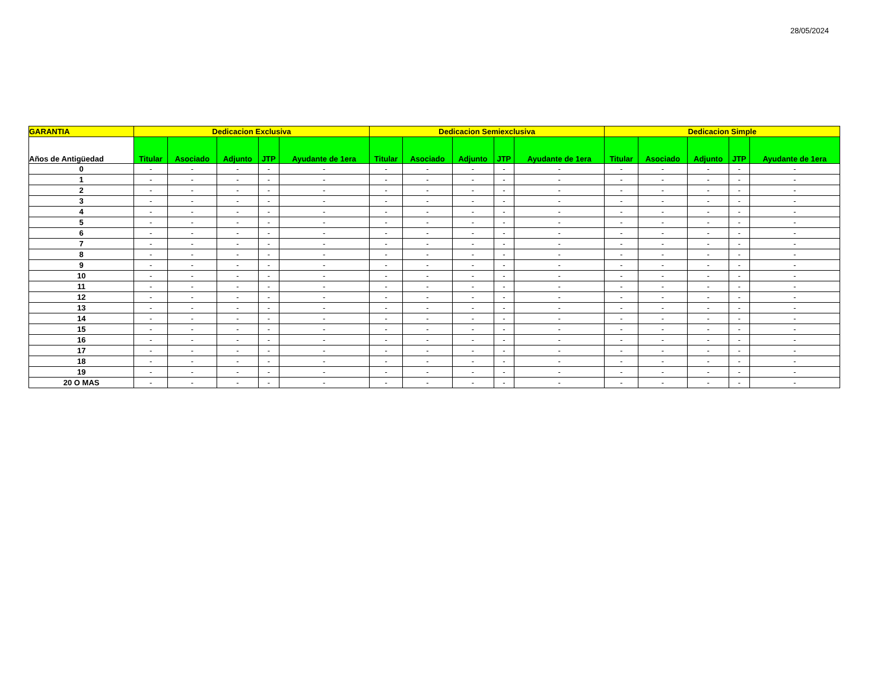28/05/2024
| GARANTIA | Dedicacion Exclusiva | | | | | Dedicacion Semiexclusiva | | | | | Dedicacion Simple | | | | |
| --- | --- | --- | --- | --- | --- | --- | --- | --- | --- | --- | --- | --- | --- | --- | --- |
| Años de Antigüedad | Titular | Asociado | Adjunto | JTP | Ayudante de 1era | Titular | Asociado | Adjunto | JTP | Ayudante de 1era | Titular | Asociado | Adjunto | JTP | Ayudante de 1era |
| 0 | - | - | - | - | - | - | - | - | - | - | - | - | - | - | - |
| 1 | - | - | - | - | - | - | - | - | - | - | - | - | - | - | - |
| 2 | - | - | - | - | - | - | - | - | - | - | - | - | - | - | - |
| 3 | - | - | - | - | - | - | - | - | - | - | - | - | - | - | - |
| 4 | - | - | - | - | - | - | - | - | - | - | - | - | - | - | - |
| 5 | - | - | - | - | - | - | - | - | - | - | - | - | - | - | - |
| 6 | - | - | - | - | - | - | - | - | - | - | - | - | - | - | - |
| 7 | - | - | - | - | - | - | - | - | - | - | - | - | - | - | - |
| 8 | - | - | - | - | - | - | - | - | - | - | - | - | - | - | - |
| 9 | - | - | - | - | - | - | - | - | - | - | - | - | - | - | - |
| 10 | - | - | - | - | - | - | - | - | - | - | - | - | - | - | - |
| 11 | - | - | - | - | - | - | - | - | - | - | - | - | - | - | - |
| 12 | - | - | - | - | - | - | - | - | - | - | - | - | - | - | - |
| 13 | - | - | - | - | - | - | - | - | - | - | - | - | - | - | - |
| 14 | - | - | - | - | - | - | - | - | - | - | - | - | - | - | - |
| 15 | - | - | - | - | - | - | - | - | - | - | - | - | - | - | - |
| 16 | - | - | - | - | - | - | - | - | - | - | - | - | - | - | - |
| 17 | - | - | - | - | - | - | - | - | - | - | - | - | - | - | - |
| 18 | - | - | - | - | - | - | - | - | - | - | - | - | - | - | - |
| 19 | - | - | - | - | - | - | - | - | - | - | - | - | - | - | - |
| 20 O MAS | - | - | - | - | - | - | - | - | - | - | - | - | - | - | - |